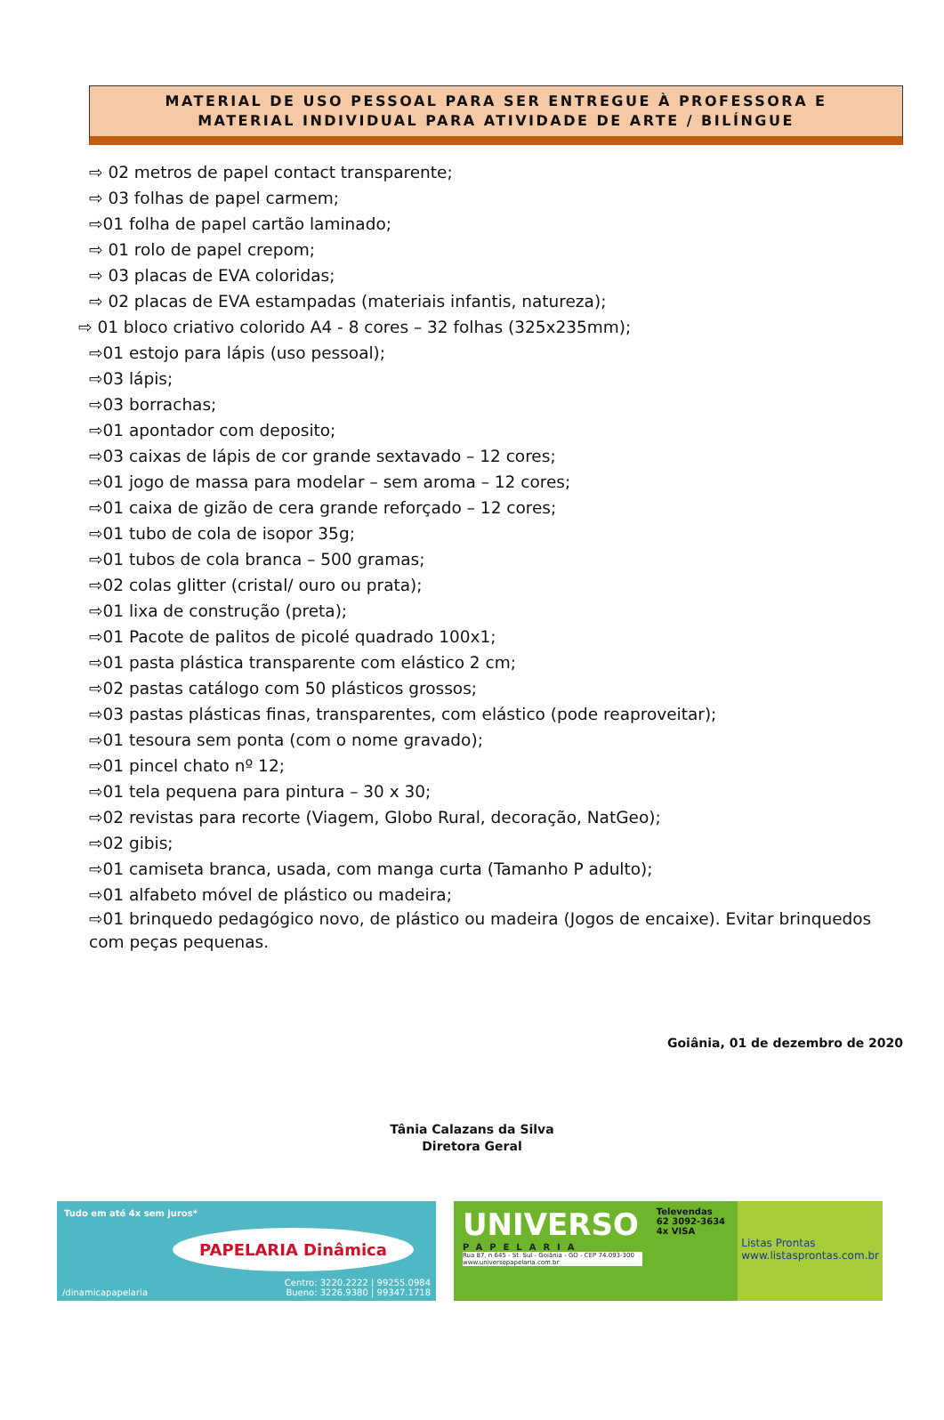MATERIAL DE USO PESSOAL PARA SER ENTREGUE À PROFESSORA E
MATERIAL INDIVIDUAL PARA ATIVIDADE DE ARTE / BILÍNGUE
⇨ 02 metros de papel contact transparente;
⇨ 03 folhas de papel carmem;
⇨01 folha de papel cartão laminado;
⇨ 01 rolo de papel crepom;
⇨ 03 placas de EVA coloridas;
⇨ 02 placas de EVA estampadas (materiais infantis, natureza);
⇨ 01 bloco criativo colorido A4 - 8 cores – 32 folhas (325x235mm);
⇨01 estojo para lápis (uso pessoal);
⇨03 lápis;
⇨03 borrachas;
⇨01 apontador com deposito;
⇨03 caixas de lápis de cor grande sextavado – 12 cores;
⇨01 jogo de massa para modelar – sem aroma – 12 cores;
⇨01 caixa de gizão de cera grande reforçado – 12 cores;
⇨01 tubo de cola de isopor 35g;
⇨01 tubos de cola branca – 500 gramas;
⇨02 colas glitter (cristal/ ouro ou prata);
⇨01 lixa de construção (preta);
⇨01 Pacote de palitos de picolé quadrado 100x1;
⇨01 pasta plástica transparente com elástico 2 cm;
⇨02 pastas catálogo com 50 plásticos grossos;
⇨03 pastas plásticas finas, transparentes, com elástico (pode reaproveitar);
⇨01 tesoura sem ponta (com o nome gravado);
⇨01 pincel chato nº 12;
⇨01 tela pequena para pintura – 30 x 30;
⇨02 revistas para recorte (Viagem, Globo Rural, decoração, NatGeo);
⇨02 gibis;
⇨01 camiseta branca, usada, com manga curta (Tamanho P adulto);
⇨01 alfabeto móvel de plástico ou madeira;
⇨01 brinquedo pedagógico novo, de plástico ou madeira (Jogos de encaixe). Evitar brinquedos com peças pequenas.
Goiânia, 01 de dezembro de 2020
Tânia Calazans da Silva
Diretora Geral
Tudo em até 4x sem juros*
PAPELARIA Dinâmica
/dinamicapapelaria
Centro: 3220.2222 | 99255.0984
Bueno: 3226.9380 | 99347.1718
UNIVERSO
PAPELARIA
Rua 87, n 645 - St. Sul - Goiânia - GO - CEP 74.093-300 www.universopapelaria.com.br
Televendas
62 3092-3634
4x VISA
Listas Prontas
www.listasprontas.com.br